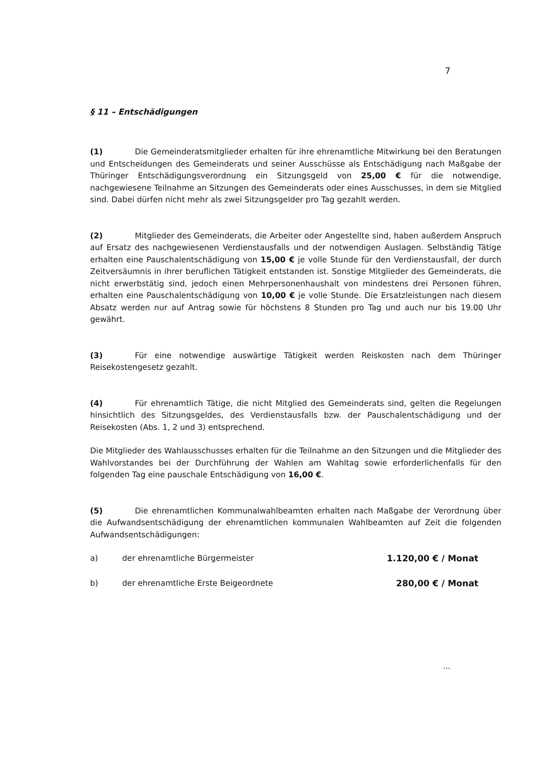7
§ 11 – Entschädigungen
(1) Die Gemeinderatsmitglieder erhalten für ihre ehrenamtliche Mitwirkung bei den Beratungen und Entscheidungen des Gemeinderats und seiner Ausschüsse als Entschädigung nach Maßgabe der Thüringer Entschädigungsverordnung ein Sitzungsgeld von 25,00 € für die notwendige, nachgewiesene Teilnahme an Sitzungen des Gemeinderats oder eines Ausschusses, in dem sie Mitglied sind. Dabei dürfen nicht mehr als zwei Sitzungsgelder pro Tag gezahlt werden.
(2) Mitglieder des Gemeinderats, die Arbeiter oder Angestellte sind, haben außerdem Anspruch auf Ersatz des nachgewiesenen Verdienstausfalls und der notwendigen Auslagen. Selbständig Tätige erhalten eine Pauschalentschädigung von 15,00 € je volle Stunde für den Verdienstausfall, der durch Zeitversäumnis in ihrer beruflichen Tätigkeit entstanden ist. Sonstige Mitglieder des Gemeinderats, die nicht erwerbstätig sind, jedoch einen Mehrpersonenhaushalt von mindestens drei Personen führen, erhalten eine Pauschalentschädigung von 10,00 € je volle Stunde. Die Ersatzleistungen nach diesem Absatz werden nur auf Antrag sowie für höchstens 8 Stunden pro Tag und auch nur bis 19.00 Uhr gewährt.
(3) Für eine notwendige auswärtige Tätigkeit werden Reiskosten nach dem Thüringer Reisekostengesetz gezahlt.
(4) Für ehrenamtlich Tätige, die nicht Mitglied des Gemeinderats sind, gelten die Regelungen hinsichtlich des Sitzungsgeldes, des Verdienstausfalls bzw. der Pauschalentschädigung und der Reisekosten (Abs. 1, 2 und 3) entsprechend.
Die Mitglieder des Wahlausschusses erhalten für die Teilnahme an den Sitzungen und die Mitglieder des Wahlvorstandes bei der Durchführung der Wahlen am Wahltag sowie erforderlichenfalls für den folgenden Tag eine pauschale Entschädigung von 16,00 €.
(5) Die ehrenamtlichen Kommunalwahlbeamten erhalten nach Maßgabe der Verordnung über die Aufwandsentschädigung der ehrenamtlichen kommunalen Wahlbeamten auf Zeit die folgenden Aufwandsentschädigungen:
a) der ehrenamtliche Bürgermeister 1.120,00 € / Monat
b) der ehrenamtliche Erste Beigeordnete 280,00 € / Monat
...